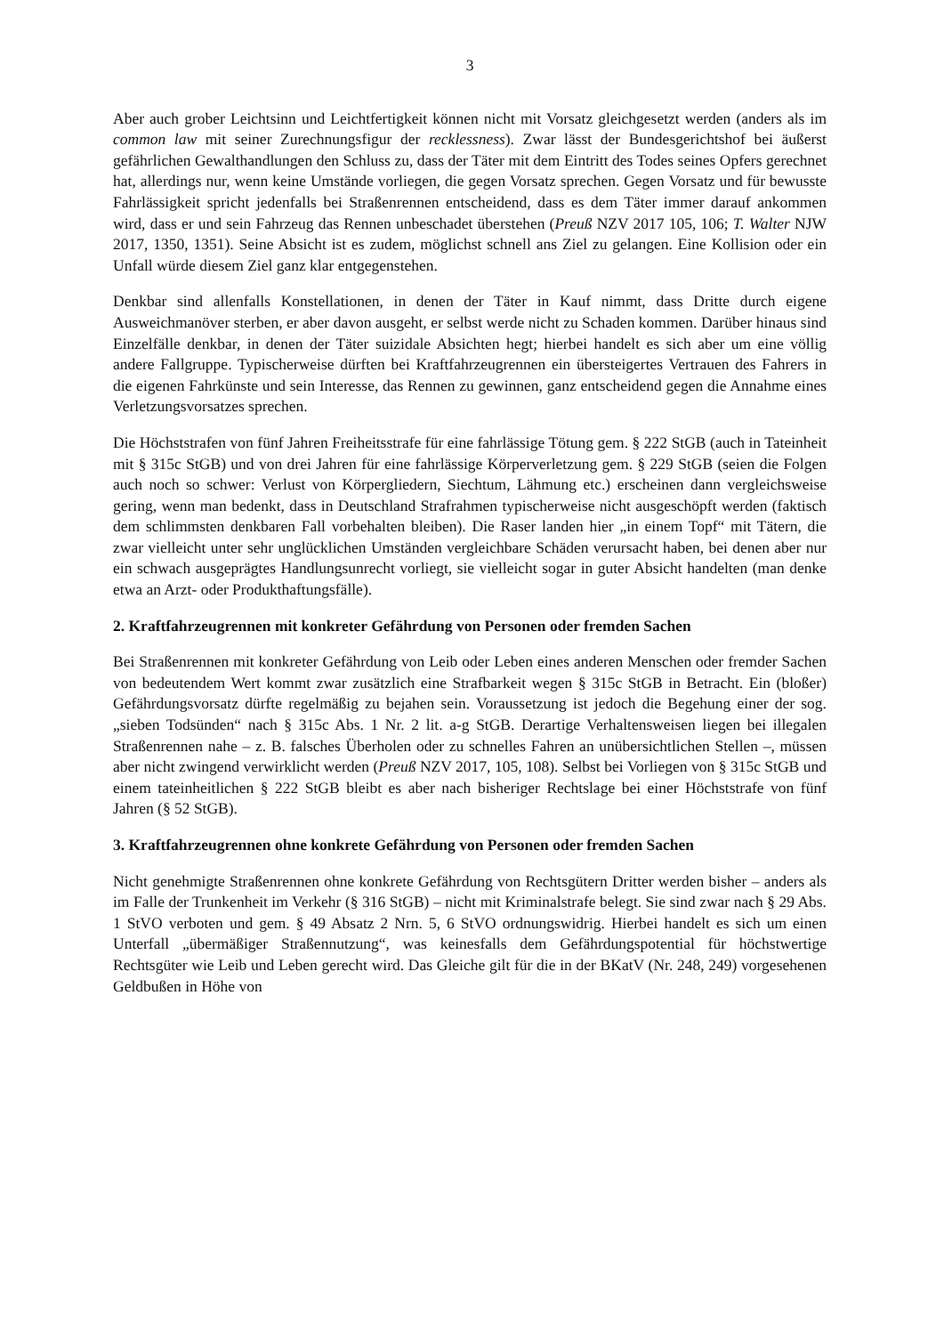3
Aber auch grober Leichtsinn und Leichtfertigkeit können nicht mit Vorsatz gleichgesetzt werden (anders als im common law mit seiner Zurechnungsfigur der recklessness). Zwar lässt der Bundesgerichtshof bei äußerst gefährlichen Gewalthandlungen den Schluss zu, dass der Täter mit dem Eintritt des Todes seines Opfers gerechnet hat, allerdings nur, wenn keine Umstände vorliegen, die gegen Vorsatz sprechen. Gegen Vorsatz und für bewusste Fahrlässigkeit spricht jedenfalls bei Straßenrennen entscheidend, dass es dem Täter immer darauf ankommen wird, dass er und sein Fahrzeug das Rennen unbeschadet überstehen (Preuß NZV 2017 105, 106; T. Walter NJW 2017, 1350, 1351). Seine Absicht ist es zudem, möglichst schnell ans Ziel zu gelangen. Eine Kollision oder ein Unfall würde diesem Ziel ganz klar entgegenstehen.
Denkbar sind allenfalls Konstellationen, in denen der Täter in Kauf nimmt, dass Dritte durch eigene Ausweichmanöver sterben, er aber davon ausgeht, er selbst werde nicht zu Schaden kommen. Darüber hinaus sind Einzelfälle denkbar, in denen der Täter suizidale Absichten hegt; hierbei handelt es sich aber um eine völlig andere Fallgruppe. Typischerweise dürften bei Kraftfahrzeugrennen ein übersteigertes Vertrauen des Fahrers in die eigenen Fahrkünste und sein Interesse, das Rennen zu gewinnen, ganz entscheidend gegen die Annahme eines Verletzungsvorsatzes sprechen.
Die Höchststrafen von fünf Jahren Freiheitsstrafe für eine fahrlässige Tötung gem. § 222 StGB (auch in Tateinheit mit § 315c StGB) und von drei Jahren für eine fahrlässige Körperverletzung gem. § 229 StGB (seien die Folgen auch noch so schwer: Verlust von Körpergliedern, Siechtum, Lähmung etc.) erscheinen dann vergleichsweise gering, wenn man bedenkt, dass in Deutschland Strafrahmen typischerweise nicht ausgeschöpft werden (faktisch dem schlimmsten denkbaren Fall vorbehalten bleiben). Die Raser landen hier „in einem Topf“ mit Tätern, die zwar vielleicht unter sehr unglücklichen Umständen vergleichbare Schäden verursacht haben, bei denen aber nur ein schwach ausgeprägtes Handlungsunrecht vorliegt, sie vielleicht sogar in guter Absicht handelten (man denke etwa an Arzt- oder Produkthaftungsfälle).
2. Kraftfahrzeugrennen mit konkreter Gefährdung von Personen oder fremden Sachen
Bei Straßenrennen mit konkreter Gefährdung von Leib oder Leben eines anderen Menschen oder fremder Sachen von bedeutendem Wert kommt zwar zusätzlich eine Strafbarkeit wegen § 315c StGB in Betracht. Ein (bloßer) Gefährdungsvorsatz dürfte regelmäßig zu bejahen sein. Voraussetzung ist jedoch die Begehung einer der sog. „sieben Todsünden“ nach § 315c Abs. 1 Nr. 2 lit. a-g StGB. Derartige Verhaltensweisen liegen bei illegalen Straßenrennen nahe – z. B. falsches Überholen oder zu schnelles Fahren an unübersichtlichen Stellen –, müssen aber nicht zwingend verwirklicht werden (Preuß NZV 2017, 105, 108). Selbst bei Vorliegen von § 315c StGB und einem tateinheitlichen § 222 StGB bleibt es aber nach bisheriger Rechtslage bei einer Höchststrafe von fünf Jahren (§ 52 StGB).
3. Kraftfahrzeugrennen ohne konkrete Gefährdung von Personen oder fremden Sachen
Nicht genehmigte Straßenrennen ohne konkrete Gefährdung von Rechtsgütern Dritter werden bisher – anders als im Falle der Trunkenheit im Verkehr (§ 316 StGB) – nicht mit Kriminalstrafe belegt. Sie sind zwar nach § 29 Abs. 1 StVO verboten und gem. § 49 Absatz 2 Nrn. 5, 6 StVO ordnungswidrig. Hierbei handelt es sich um einen Unterfall „übermäßiger Straßennutzung“, was keinesfalls dem Gefährdungspotential für höchstwertige Rechtsgüter wie Leib und Leben gerecht wird. Das Gleiche gilt für die in der BKatV (Nr. 248, 249) vorgesehenen Geldbußen in Höhe von